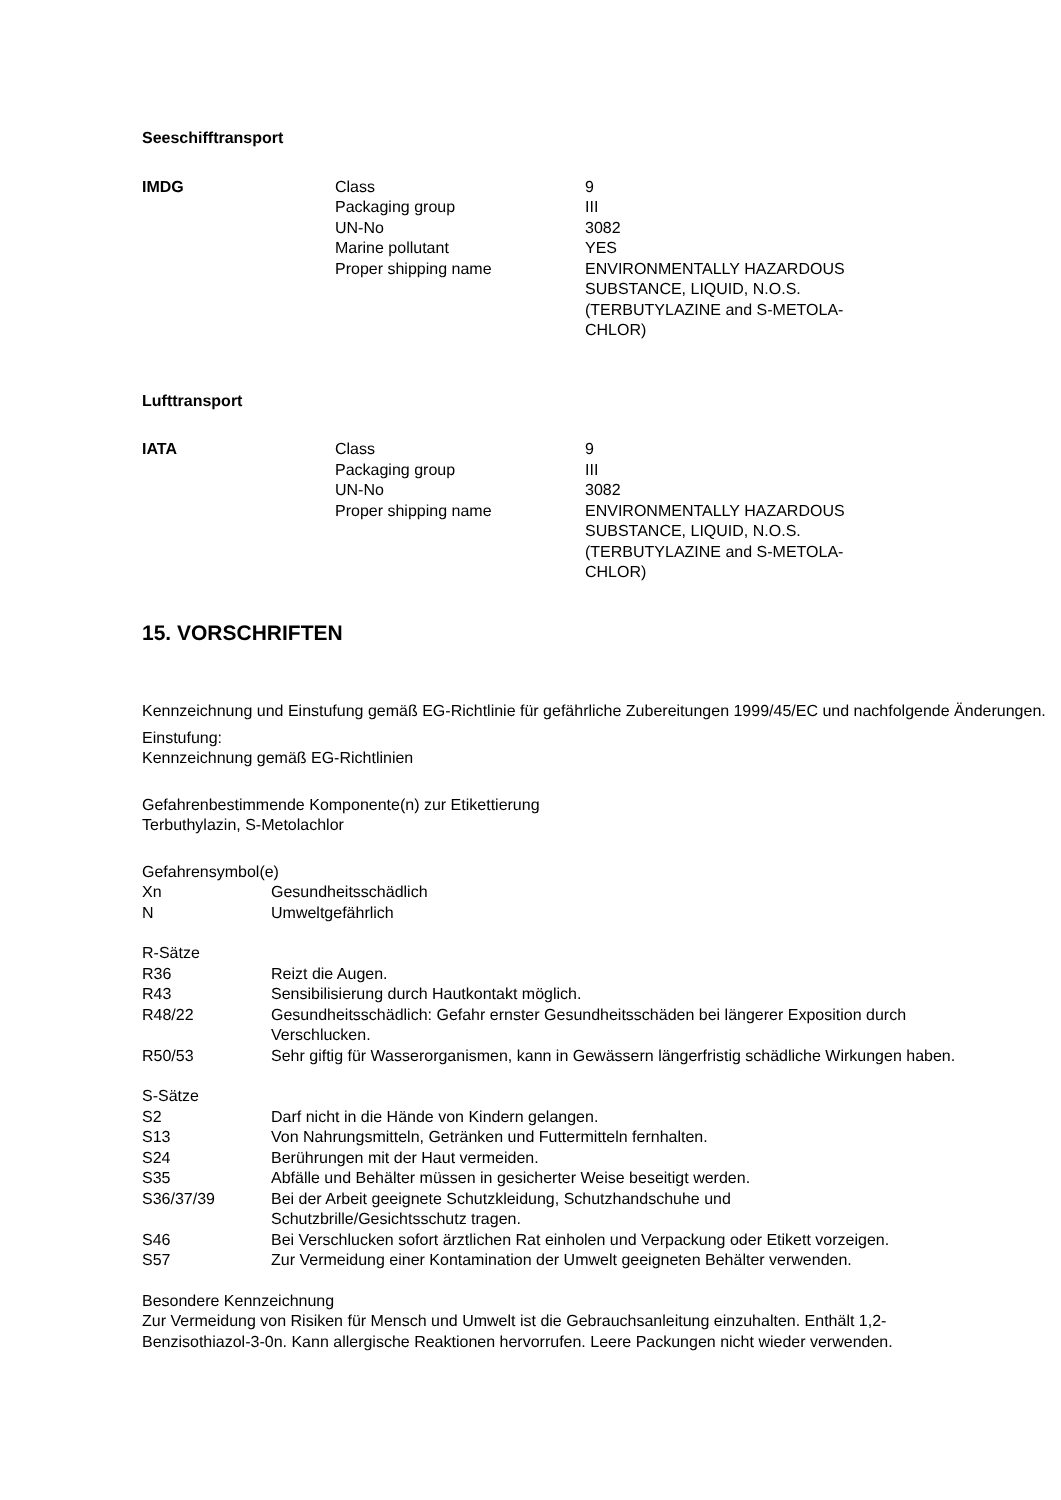Seeschifftransport
| IMDG | Class | 9 |
| | Packaging group | III |
| | UN-No | 3082 |
| | Marine pollutant | YES |
| | Proper shipping name | ENVIRONMENTALLY HAZARDOUS SUBSTANCE, LIQUID, N.O.S. (TERBUTYLAZINE and S-METOLA-CHLOR) |
Lufttransport
| IATA | Class | 9 |
| | Packaging group | III |
| | UN-No | 3082 |
| | Proper shipping name | ENVIRONMENTALLY HAZARDOUS SUBSTANCE, LIQUID, N.O.S. (TERBUTYLAZINE and S-METOLA-CHLOR) |
15. VORSCHRIFTEN
Kennzeichnung und Einstufung gemäß EG-Richtlinie für gefährliche Zubereitungen 1999/45/EC und nachfolgende Änderungen.
Einstufung:
Kennzeichnung gemäß EG-Richtlinien
Gefahrenbestimmende Komponente(n) zur Etikettierung
Terbuthylazin, S-Metolachlor
Gefahrensymbol(e)
| Xn | Gesundheitsschädlich |
| N | Umweltgefährlich |
R-Sätze
| R36 | Reizt die Augen. |
| R43 | Sensibilisierung durch Hautkontakt möglich. |
| R48/22 | Gesundheitsschädlich: Gefahr ernster Gesundheitsschäden bei längerer Exposition durch Verschlucken. |
| R50/53 | Sehr giftig für Wasserorganismen, kann in Gewässern längerfristig schädliche Wirkungen haben. |
S-Sätze
| S2 | Darf nicht in die Hände von Kindern gelangen. |
| S13 | Von Nahrungsmitteln, Getränken und Futtermitteln fernhalten. |
| S24 | Berührungen mit der Haut vermeiden. |
| S35 | Abfälle und Behälter müssen in gesicherter Weise beseitigt werden. |
| S36/37/39 | Bei der Arbeit geeignete Schutzkleidung, Schutzhandschuhe und Schutzbrille/Gesichtsschutz tragen. |
| S46 | Bei Verschlucken sofort ärztlichen Rat einholen und Verpackung oder Etikett vorzeigen. |
| S57 | Zur Vermeidung einer Kontamination der Umwelt geeigneten Behälter verwenden. |
Besondere Kennzeichnung
Zur Vermeidung von Risiken für Mensch und Umwelt ist die Gebrauchsanleitung einzuhalten. Enthält 1,2-Benzisothiazol-3-0n. Kann allergische Reaktionen hervorrufen. Leere Packungen nicht wieder verwenden.